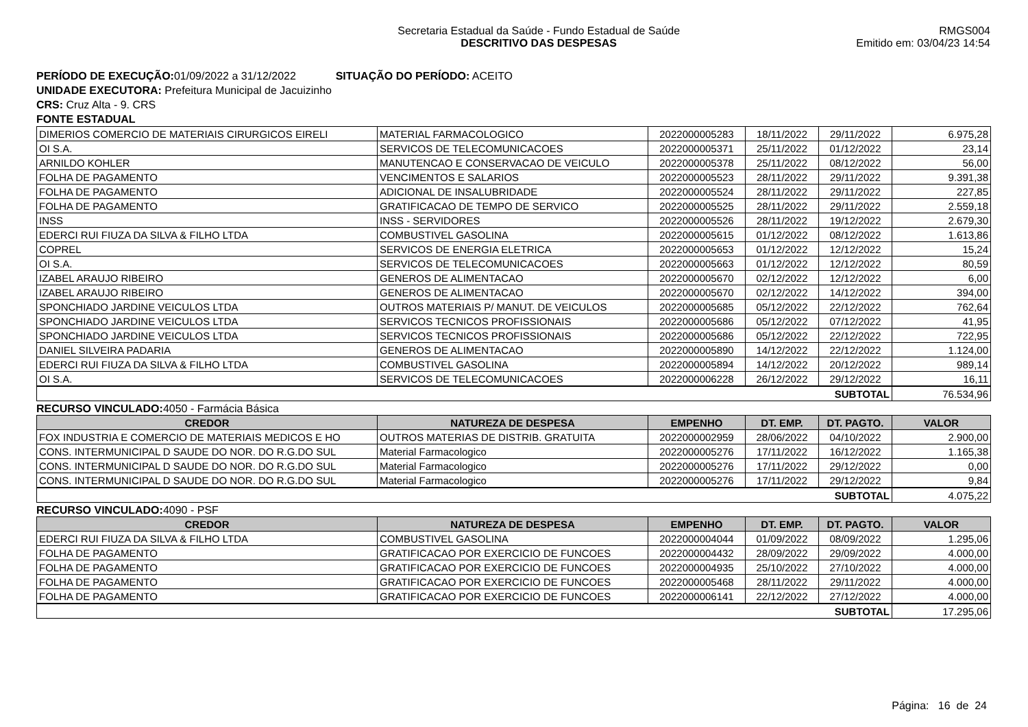Secretaria Estadual da Saúde - Fundo Estadual de Saúde
DESCRITIVO DAS DESPESAS
RMGS004
Emitido em: 03/04/23 14:54
PERÍODO DE EXECUÇÃO: 01/09/2022 a 31/12/2022 SITUAÇÃO DO PERÍODO: ACEITO
UNIDADE EXECUTORA: Prefeitura Municipal de Jacuizinho
CRS: Cruz Alta - 9. CRS
FONTE ESTADUAL
| DIMERIOS COMERCIO DE MATERIAIS CIRURGICOS EIRELI | MATERIAL FARMACOLOGICO | 2022000005283 | 18/11/2022 | 29/11/2022 | 6.975,28 |
| OI S.A. | SERVICOS DE TELECOMUNICACOES | 2022000005371 | 25/11/2022 | 01/12/2022 | 23,14 |
| ARNILDO KOHLER | MANUTENCAO E CONSERVACAO DE VEICULO | 2022000005378 | 25/11/2022 | 08/12/2022 | 56,00 |
| FOLHA DE PAGAMENTO | VENCIMENTOS E SALARIOS | 2022000005523 | 28/11/2022 | 29/11/2022 | 9.391,38 |
| FOLHA DE PAGAMENTO | ADICIONAL DE INSALUBRIDADE | 2022000005524 | 28/11/2022 | 29/11/2022 | 227,85 |
| FOLHA DE PAGAMENTO | GRATIFICACAO DE TEMPO DE SERVICO | 2022000005525 | 28/11/2022 | 29/11/2022 | 2.559,18 |
| INSS | INSS - SERVIDORES | 2022000005526 | 28/11/2022 | 19/12/2022 | 2.679,30 |
| EDERCI RUI FIUZA DA SILVA & FILHO LTDA | COMBUSTIVEL GASOLINA | 2022000005615 | 01/12/2022 | 08/12/2022 | 1.613,86 |
| COPREL | SERVICOS DE ENERGIA ELETRICA | 2022000005653 | 01/12/2022 | 12/12/2022 | 15,24 |
| OI S.A. | SERVICOS DE TELECOMUNICACOES | 2022000005663 | 01/12/2022 | 12/12/2022 | 80,59 |
| IZABEL ARAUJO RIBEIRO | GENEROS DE ALIMENTACAO | 2022000005670 | 02/12/2022 | 12/12/2022 | 6,00 |
| IZABEL ARAUJO RIBEIRO | GENEROS DE ALIMENTACAO | 2022000005670 | 02/12/2022 | 14/12/2022 | 394,00 |
| SPONCHIADO JARDINE VEICULOS LTDA | OUTROS MATERIAIS P/ MANUT. DE VEICULOS | 2022000005685 | 05/12/2022 | 22/12/2022 | 762,64 |
| SPONCHIADO JARDINE VEICULOS LTDA | SERVICOS TECNICOS PROFISSIONAIS | 2022000005686 | 05/12/2022 | 07/12/2022 | 41,95 |
| SPONCHIADO JARDINE VEICULOS LTDA | SERVICOS TECNICOS PROFISSIONAIS | 2022000005686 | 05/12/2022 | 22/12/2022 | 722,95 |
| DANIEL SILVEIRA PADARIA | GENEROS DE ALIMENTACAO | 2022000005890 | 14/12/2022 | 22/12/2022 | 1.124,00 |
| EDERCI RUI FIUZA DA SILVA & FILHO LTDA | COMBUSTIVEL GASOLINA | 2022000005894 | 14/12/2022 | 20/12/2022 | 989,14 |
| OI S.A. | SERVICOS DE TELECOMUNICACOES | 2022000006228 | 26/12/2022 | 29/12/2022 | 16,11 |
| SUBTOTAL | | | | | 76.534,96 |
RECURSO VINCULADO: 4050 - Farmácia Básica
| CREDOR | NATUREZA DE DESPESA | EMPENHO | DT. EMP. | DT. PAGTO. | VALOR |
| --- | --- | --- | --- | --- | --- |
| FOX INDUSTRIA E COMERCIO DE MATERIAIS MEDICOS E HO | OUTROS MATERIAS DE DISTRIB. GRATUITA | 2022000002959 | 28/06/2022 | 04/10/2022 | 2.900,00 |
| CONS. INTERMUNICIPAL D SAUDE DO NOR. DO R.G.DO SUL | Material Farmacologico | 2022000005276 | 17/11/2022 | 16/12/2022 | 1.165,38 |
| CONS. INTERMUNICIPAL D SAUDE DO NOR. DO R.G.DO SUL | Material Farmacologico | 2022000005276 | 17/11/2022 | 29/12/2022 | 0,00 |
| CONS. INTERMUNICIPAL D SAUDE DO NOR. DO R.G.DO SUL | Material Farmacologico | 2022000005276 | 17/11/2022 | 29/12/2022 | 9,84 |
| SUBTOTAL | | | | | 4.075,22 |
RECURSO VINCULADO: 4090 - PSF
| CREDOR | NATUREZA DE DESPESA | EMPENHO | DT. EMP. | DT. PAGTO. | VALOR |
| --- | --- | --- | --- | --- | --- |
| EDERCI RUI FIUZA DA SILVA & FILHO LTDA | COMBUSTIVEL GASOLINA | 2022000004044 | 01/09/2022 | 08/09/2022 | 1.295,06 |
| FOLHA DE PAGAMENTO | GRATIFICACAO POR EXERCICIO DE FUNCOES | 2022000004432 | 28/09/2022 | 29/09/2022 | 4.000,00 |
| FOLHA DE PAGAMENTO | GRATIFICACAO POR EXERCICIO DE FUNCOES | 2022000004935 | 25/10/2022 | 27/10/2022 | 4.000,00 |
| FOLHA DE PAGAMENTO | GRATIFICACAO POR EXERCICIO DE FUNCOES | 2022000005468 | 28/11/2022 | 29/11/2022 | 4.000,00 |
| FOLHA DE PAGAMENTO | GRATIFICACAO POR EXERCICIO DE FUNCOES | 2022000006141 | 22/12/2022 | 27/12/2022 | 4.000,00 |
| SUBTOTAL | | | | | 17.295,06 |
Página: 16 de 24